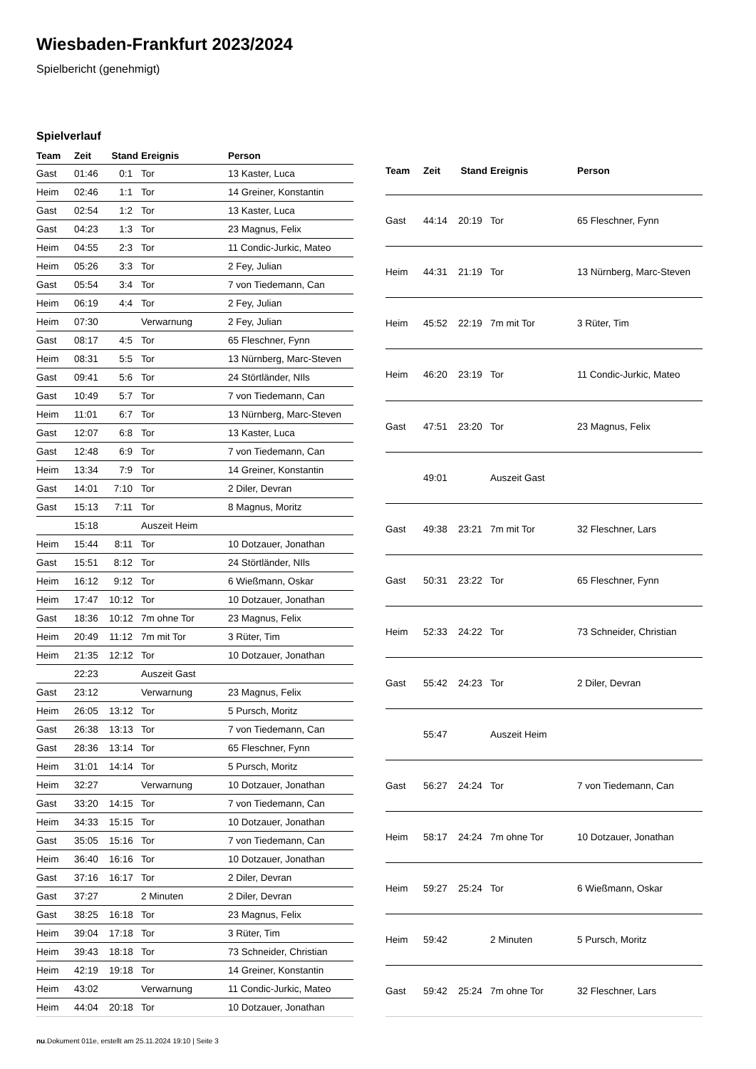Wiesbaden-Frankfurt 2023/2024
Spielbericht (genehmigt)
Spielverlauf
| Team | Zeit | Stand | Ereignis | Person |
| --- | --- | --- | --- | --- |
| Gast | 01:46 | 0:1 | Tor | 13 Kaster, Luca |
| Heim | 02:46 | 1:1 | Tor | 14 Greiner, Konstantin |
| Gast | 02:54 | 1:2 | Tor | 13 Kaster, Luca |
| Gast | 04:23 | 1:3 | Tor | 23 Magnus, Felix |
| Heim | 04:55 | 2:3 | Tor | 11 Condic-Jurkic, Mateo |
| Heim | 05:26 | 3:3 | Tor | 2 Fey, Julian |
| Gast | 05:54 | 3:4 | Tor | 7 von Tiedemann, Can |
| Heim | 06:19 | 4:4 | Tor | 2 Fey, Julian |
| Heim | 07:30 | | Verwarnung | 2 Fey, Julian |
| Gast | 08:17 | 4:5 | Tor | 65 Fleschner, Fynn |
| Heim | 08:31 | 5:5 | Tor | 13 Nürnberg, Marc-Steven |
| Gast | 09:41 | 5:6 | Tor | 24 Störtländer, NIls |
| Gast | 10:49 | 5:7 | Tor | 7 von Tiedemann, Can |
| Heim | 11:01 | 6:7 | Tor | 13 Nürnberg, Marc-Steven |
| Gast | 12:07 | 6:8 | Tor | 13 Kaster, Luca |
| Gast | 12:48 | 6:9 | Tor | 7 von Tiedemann, Can |
| Heim | 13:34 | 7:9 | Tor | 14 Greiner, Konstantin |
| Gast | 14:01 | 7:10 | Tor | 2 Diler, Devran |
| Gast | 15:13 | 7:11 | Tor | 8 Magnus, Moritz |
| | 15:18 | | Auszeit Heim | |
| Heim | 15:44 | 8:11 | Tor | 10 Dotzauer, Jonathan |
| Gast | 15:51 | 8:12 | Tor | 24 Störtländer, NIls |
| Heim | 16:12 | 9:12 | Tor | 6 Wießmann, Oskar |
| Heim | 17:47 | 10:12 | Tor | 10 Dotzauer, Jonathan |
| Gast | 18:36 | 10:12 | 7m ohne Tor | 23 Magnus, Felix |
| Heim | 20:49 | 11:12 | 7m mit Tor | 3 Rüter, Tim |
| Heim | 21:35 | 12:12 | Tor | 10 Dotzauer, Jonathan |
| | 22:23 | | Auszeit Gast | |
| Gast | 23:12 | | Verwarnung | 23 Magnus, Felix |
| Heim | 26:05 | 13:12 | Tor | 5 Pursch, Moritz |
| Gast | 26:38 | 13:13 | Tor | 7 von Tiedemann, Can |
| Gast | 28:36 | 13:14 | Tor | 65 Fleschner, Fynn |
| Heim | 31:01 | 14:14 | Tor | 5 Pursch, Moritz |
| Heim | 32:27 | | Verwarnung | 10 Dotzauer, Jonathan |
| Gast | 33:20 | 14:15 | Tor | 7 von Tiedemann, Can |
| Heim | 34:33 | 15:15 | Tor | 10 Dotzauer, Jonathan |
| Gast | 35:05 | 15:16 | Tor | 7 von Tiedemann, Can |
| Heim | 36:40 | 16:16 | Tor | 10 Dotzauer, Jonathan |
| Gast | 37:16 | 16:17 | Tor | 2 Diler, Devran |
| Gast | 37:27 | | 2 Minuten | 2 Diler, Devran |
| Gast | 38:25 | 16:18 | Tor | 23 Magnus, Felix |
| Heim | 39:04 | 17:18 | Tor | 3 Rüter, Tim |
| Heim | 39:43 | 18:18 | Tor | 73 Schneider, Christian |
| Heim | 42:19 | 19:18 | Tor | 14 Greiner, Konstantin |
| Heim | 43:02 | | Verwarnung | 11 Condic-Jurkic, Mateo |
| Heim | 44:04 | 20:18 | Tor | 10 Dotzauer, Jonathan |
| Team | Zeit | Stand | Ereignis | Person |
| --- | --- | --- | --- | --- |
| Gast | 44:14 | 20:19 | Tor | 65 Fleschner, Fynn |
| Heim | 44:31 | 21:19 | Tor | 13 Nürnberg, Marc-Steven |
| Heim | 45:52 | 22:19 | 7m mit Tor | 3 Rüter, Tim |
| Heim | 46:20 | 23:19 | Tor | 11 Condic-Jurkic, Mateo |
| Gast | 47:51 | 23:20 | Tor | 23 Magnus, Felix |
| | 49:01 | | Auszeit Gast | |
| Gast | 49:38 | 23:21 | 7m mit Tor | 32 Fleschner, Lars |
| Gast | 50:31 | 23:22 | Tor | 65 Fleschner, Fynn |
| Heim | 52:33 | 24:22 | Tor | 73 Schneider, Christian |
| Gast | 55:42 | 24:23 | Tor | 2 Diler, Devran |
| | 55:47 | | Auszeit Heim | |
| Gast | 56:27 | 24:24 | Tor | 7 von Tiedemann, Can |
| Heim | 58:17 | 24:24 | 7m ohne Tor | 10 Dotzauer, Jonathan |
| Heim | 59:27 | 25:24 | Tor | 6 Wießmann, Oskar |
| Heim | 59:42 | | 2 Minuten | 5 Pursch, Moritz |
| Gast | 59:42 | 25:24 | 7m ohne Tor | 32 Fleschner, Lars |
nu.Dokument 011e, erstellt am 25.11.2024 19:10 | Seite 3